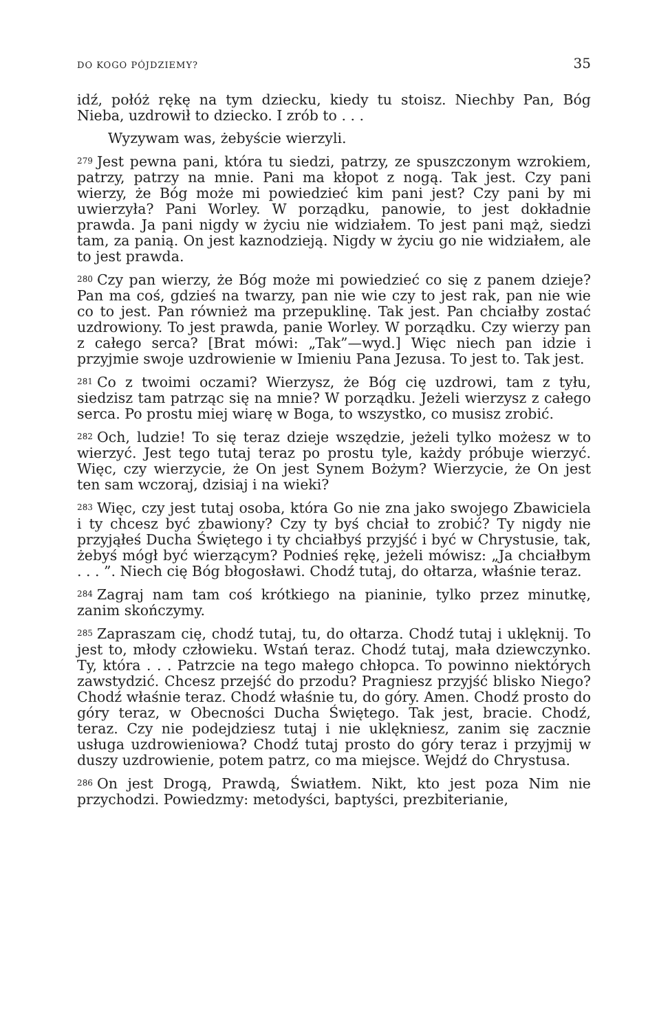DO KOGO PÓJDZIEMY? 35
idź, połóż rękę na tym dziecku, kiedy tu stoisz. Niechby Pan, Bóg Nieba, uzdrowił to dziecko. I zrób to . . .
Wyzywam was, żebyście wierzyli.
<sup>279</sup> Jest pewna pani, która tu siedzi, patrzy, ze spuszczonym wzrokiem, patrzy, patrzy na mnie. Pani ma kłopot z nogą. Tak jest. Czy pani wierzy, że Bóg może mi powiedzieć kim pani jest? Czy pani by mi uwierzyła? Pani Worley. W porządku, panowie, to jest dokładnie prawda. Ja pani nigdy w życiu nie widziałem. To jest pani mąż, siedzi tam, za panią. On jest kaznodzieją. Nigdy w życiu go nie widziałem, ale to jest prawda.
<sup>280</sup> Czy pan wierzy, że Bóg może mi powiedzieć co się z panem dzieje? Pan ma coś, gdzieś na twarzy, pan nie wie czy to jest rak, pan nie wie co to jest. Pan również ma przepuklinę. Tak jest. Pan chciałby zostać uzdrowiony. To jest prawda, panie Worley. W porządku. Czy wierzy pan z całego serca? [Brat mówi: „Tak”—wyd.] Więc niech pan idzie i przyjmie swoje uzdrowienie w Imieniu Pana Jezusa. To jest to. Tak jest.
<sup>281</sup>Co z twoimi oczami? Wierzysz, że Bóg cię uzdrowi, tam z tyłu, siedzisz tam patrząc się na mnie? W porządku. Jeżeli wierzysz z całego serca. Po prostu miej wiarę w Boga, to wszystko, co musisz zrobić.
<sup>282</sup> Och, ludzie! To się teraz dzieje wszędzie, jeżeli tylko możesz w to wierzyć. Jest tego tutaj teraz po prostu tyle, każdy próbuje wierzyć. Więc, czy wierzycie, że On jest Synem Bożym? Wierzycie, że On jest ten sam wczoraj, dzisiaj i na wieki?
<sup>283</sup> Więc, czy jest tutaj osoba, która Go nie zna jako swojego Zbawiciela i ty chcesz być zbawiony? Czy ty byś chciał to zrobić? Ty nigdy nie przyjąłeś Ducha Świętego i ty chciałbyś przyjść i być w Chrystusie, tak, żebyś mógł być wierzącym? Podnieś rękę, jeżeli mówisz: „Ja chciałbym . . . ”. Niech cię Bóg błogosławi. Chodź tutaj, do ołtarza, właśnie teraz.
<sup>284</sup> Zagraj nam tam coś krótkiego na pianinie, tylko przez minutkę, zanim skończymy.
<sup>285</sup> Zapraszam cię, chodź tutaj, tu, do ołtarza. Chodź tutaj i uklęknij. To jest to, młody człowieku. Wstań teraz. Chodź tutaj, mała dziewczynko. Ty, która . . . Patrzcie na tego małego chłopca. To powinno niektórych zawstydzić. Chcesz przejść do przodu? Pragniesz przyjść blisko Niego? Chodź właśnie teraz. Chodź właśnie tu, do góry. Amen. Chodź prosto do góry teraz, w Obecności Ducha Świętego. Tak jest, bracie. Chodź, teraz. Czy nie podejdziesz tutaj i nie uklękniesz, zanim się zacznie usługa uzdrowieniowa? Chodź tutaj prosto do góry teraz i przyjmij w duszy uzdrowienie, potem patrz, co ma miejsce. Wejdź do Chrystusa.
<sup>286</sup> On jest Drogą, Prawdą, Światłem. Nikt, kto jest poza Nim nie przychodzi. Powiedzmy: metodyści, baptyści, prezbiterianie,